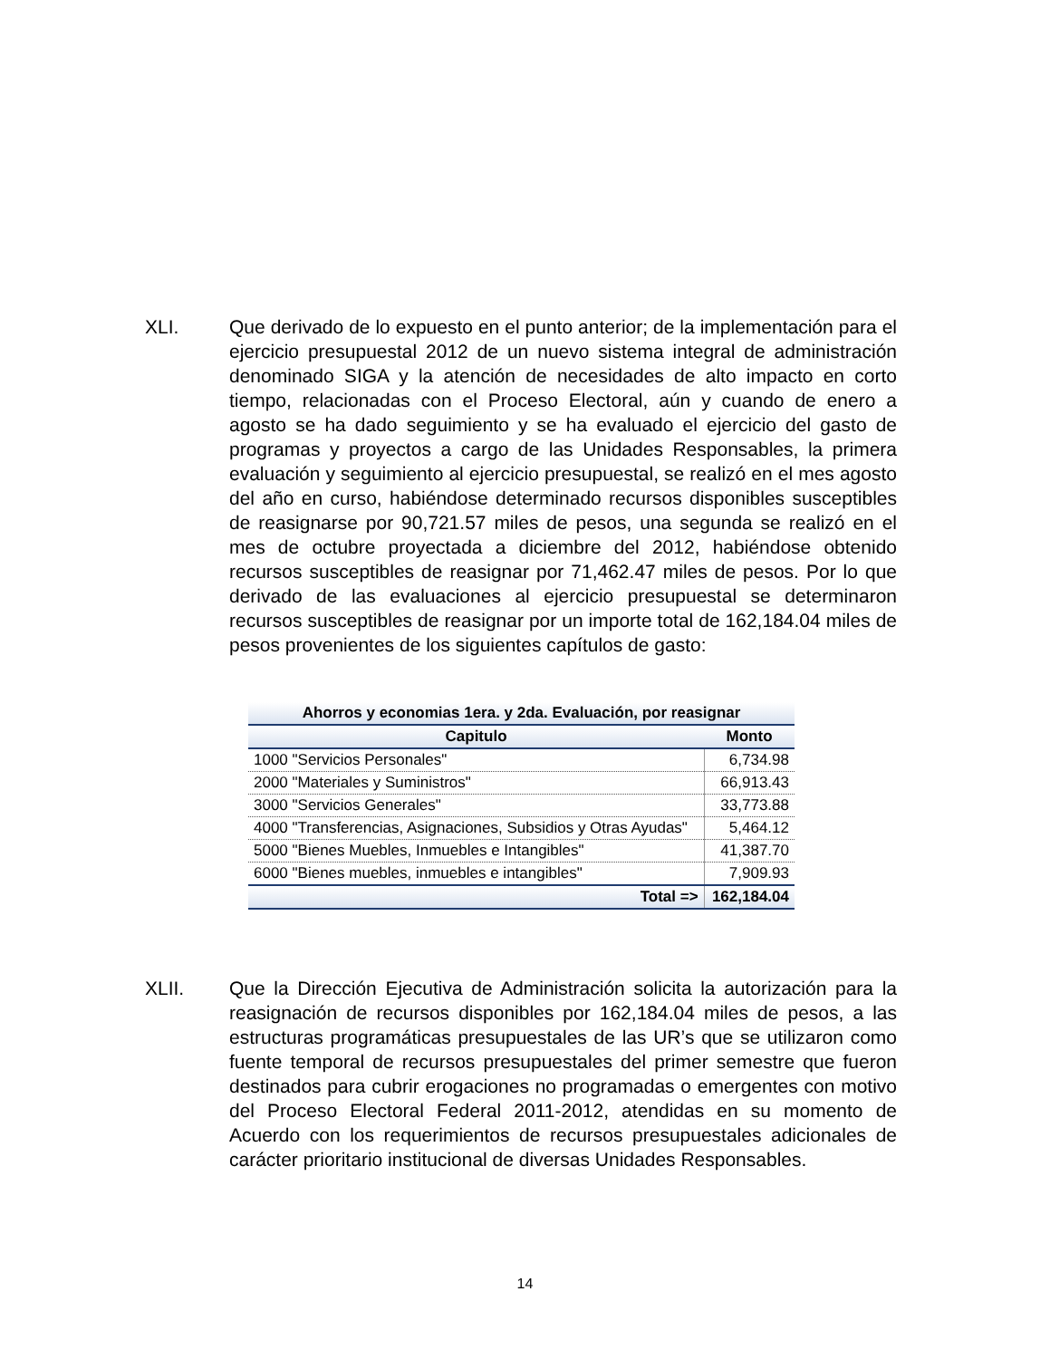XLI. Que derivado de lo expuesto en el punto anterior; de la implementación para el ejercicio presupuestal 2012 de un nuevo sistema integral de administración denominado SIGA y la atención de necesidades de alto impacto en corto tiempo, relacionadas con el Proceso Electoral, aún y cuando de enero a agosto se ha dado seguimiento y se ha evaluado el ejercicio del gasto de programas y proyectos a cargo de las Unidades Responsables, la primera evaluación y seguimiento al ejercicio presupuestal, se realizó en el mes agosto del año en curso, habiéndose determinado recursos disponibles susceptibles de reasignarse por 90,721.57 miles de pesos, una segunda se realizó en el mes de octubre proyectada a diciembre del 2012, habiéndose obtenido recursos susceptibles de reasignar por 71,462.47 miles de pesos. Por lo que derivado de las evaluaciones al ejercicio presupuestal se determinaron recursos susceptibles de reasignar por un importe total de 162,184.04 miles de pesos provenientes de los siguientes capítulos de gasto:
| Ahorros y economias 1era. y 2da. Evaluación, por reasignar | |
| --- | --- |
| Capitulo | Monto |
| 1000 "Servicios Personales" | 6,734.98 |
| 2000 "Materiales y Suministros" | 66,913.43 |
| 3000 "Servicios Generales" | 33,773.88 |
| 4000 "Transferencias, Asignaciones, Subsidios y Otras Ayudas" | 5,464.12 |
| 5000 "Bienes Muebles, Inmuebles e Intangibles" | 41,387.70 |
| 6000 "Bienes muebles, inmuebles e intangibles" | 7,909.93 |
| Total => | 162,184.04 |
XLII. Que la Dirección Ejecutiva de Administración solicita la autorización para la reasignación de recursos disponibles por 162,184.04 miles de pesos, a las estructuras programáticas presupuestales de las UR’s que se utilizaron como fuente temporal de recursos presupuestales del primer semestre que fueron destinados para cubrir erogaciones no programadas o emergentes con motivo del Proceso Electoral Federal 2011-2012, atendidas en su momento de Acuerdo con los requerimientos de recursos presupuestales adicionales de carácter prioritario institucional de diversas Unidades Responsables.
14